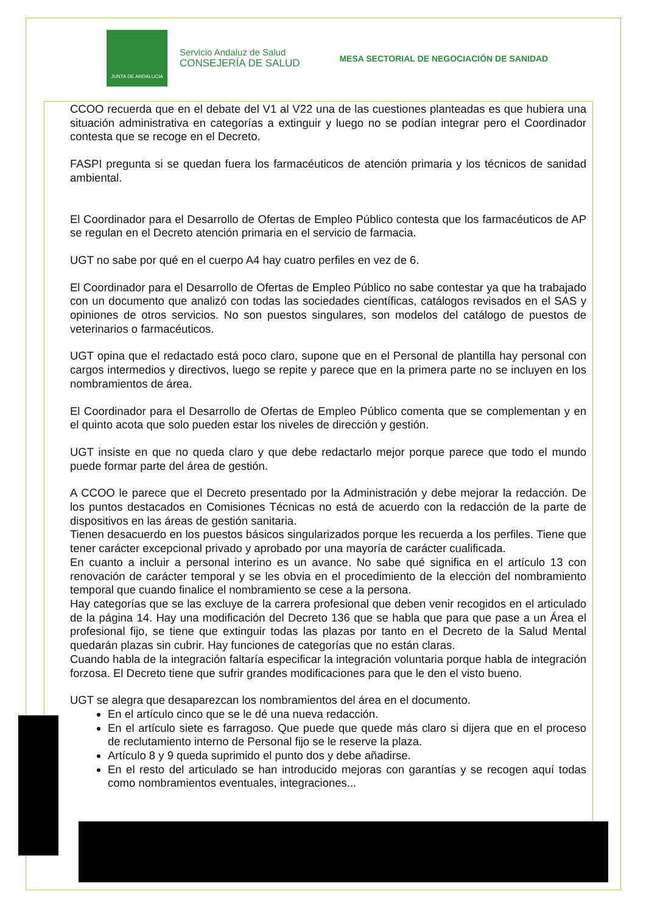JUNTA DE ANDALUCIA
Servicio Andaluz de Salud
CONSEJERÍA DE SALUD
MESA SECTORIAL DE NEGOCIACIÓN DE SANIDAD
CCOO recuerda que en el debate del V1 al V22 una de las cuestiones planteadas es que hubiera una situación administrativa en categorías a extinguir y luego no se podían integrar pero el Coordinador contesta que se recoge en el Decreto.
FASPI pregunta si se quedan fuera los farmacéuticos de atención primaria y los técnicos de sanidad ambiental.
El Coordinador para el Desarrollo de Ofertas de Empleo Público contesta que los farmacéuticos de AP se regulan en el Decreto atención primaria en el servicio de farmacia.
UGT no sabe por qué en el cuerpo A4 hay cuatro perfiles en vez de 6.
El Coordinador para el Desarrollo de Ofertas de Empleo Público no sabe contestar ya que ha trabajado con un documento que analizó con todas las sociedades científicas, catálogos revisados en el SAS y opiniones de otros servicios. No son puestos singulares, son modelos del catálogo de puestos de veterinarios o farmacéuticos.
UGT opina que el redactado está poco claro, supone que en el Personal de plantilla hay personal con cargos intermedios y directivos, luego se repite y parece que en la primera parte no se incluyen en los nombramientos de área.
El Coordinador para el Desarrollo de Ofertas de Empleo Público comenta que se complementan y en el quinto acota que solo pueden estar los niveles de dirección y gestión.
UGT insiste en que no queda claro y que debe redactarlo mejor porque parece que todo el mundo puede formar parte del área de gestión.
A CCOO le parece que el Decreto presentado por la Administración y debe mejorar la redacción. De los puntos destacados en Comisiones Técnicas no está de acuerdo con la redacción de la parte de dispositivos en las áreas de gestión sanitaria.
Tienen desacuerdo en los puestos básicos singularizados porque les recuerda a los perfiles. Tiene que tener carácter excepcional privado y aprobado por una mayoría de carácter cualificada.
En cuanto a incluir a personal interino es un avance. No sabe qué significa en el artículo 13 con renovación de carácter temporal y se les obvia en el procedimiento de la elección del nombramiento temporal que cuando finalice el nombramiento se cese a la persona.
Hay categorías que se las excluye de la carrera profesional que deben venir recogidos en el articulado de la página 14. Hay una modificación del Decreto 136 que se habla que para que pase a un Área el profesional fijo, se tiene que extinguir todas las plazas por tanto en el Decreto de la Salud Mental quedarán plazas sin cubrir. Hay funciones de categorías que no están claras.
Cuando habla de la integración faltaría especificar la integración voluntaria porque habla de integración forzosa. El Decreto tiene que sufrir grandes modificaciones para que le den el visto bueno.
UGT se alegra que desaparezcan los nombramientos del área en el documento.
En el artículo cinco que se le dé una nueva redacción.
En el artículo siete es farragoso. Que puede que quede más claro si dijera que en el proceso de reclutamiento interno de Personal fijo se le reserve la plaza.
Artículo 8 y 9 queda suprimido el punto dos y debe añadirse.
En el resto del articulado se han introducido mejoras con garantías y se recogen aquí todas como nombramientos eventuales, integraciones...